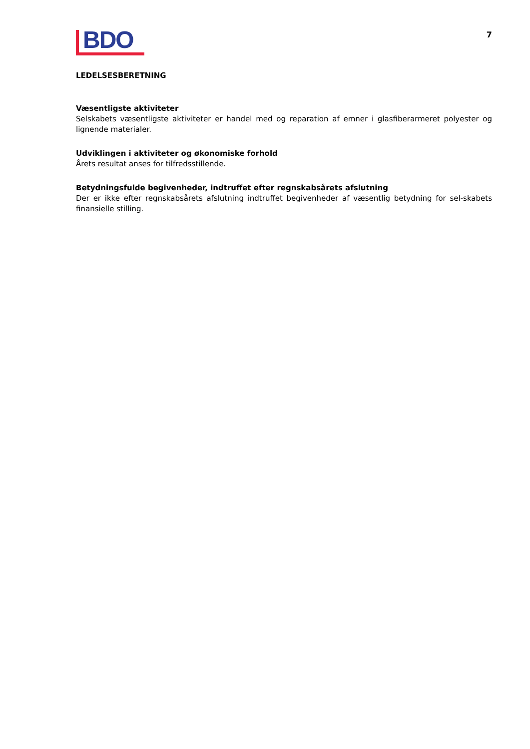7
BDO
LEDELSESBERETNING
Væsentligste aktiviteter
Selskabets væsentligste aktiviteter er handel med og reparation af emner i glasfiberarmeret polyester og lignende materialer.
Udviklingen i aktiviteter og økonomiske forhold
Årets resultat anses for tilfredsstillende.
Betydningsfulde begivenheder, indtruffet efter regnskabsårets afslutning
Der er ikke efter regnskabsårets afslutning indtruffet begivenheder af væsentlig betydning for sel-skabets finansielle stilling.